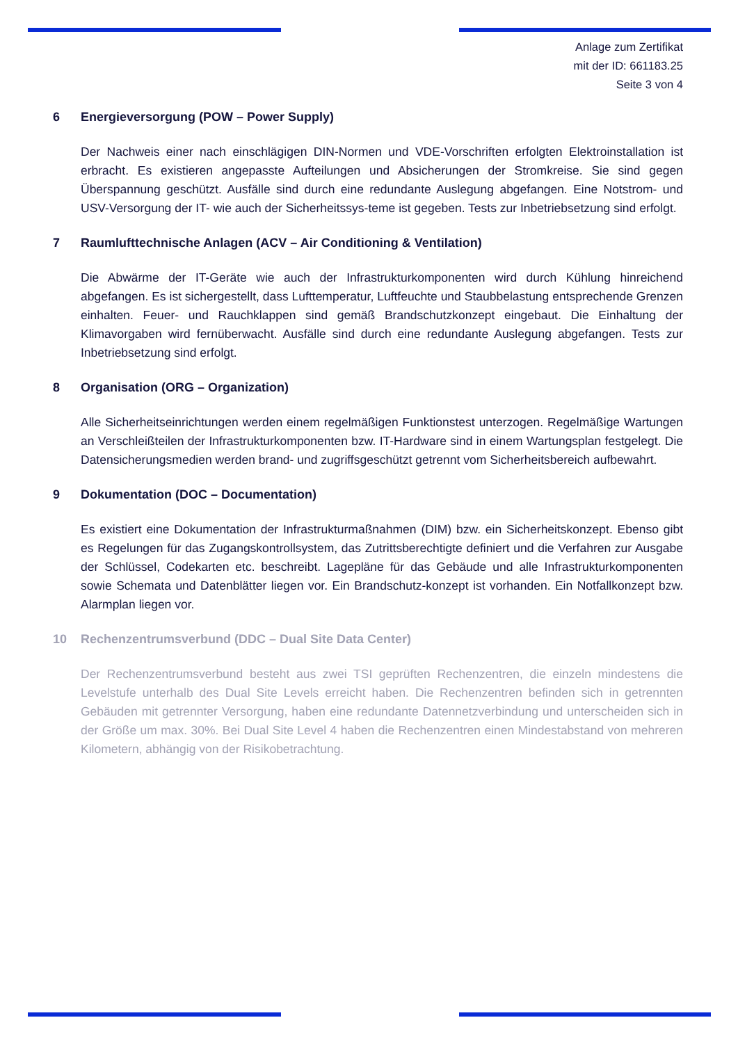Anlage zum Zertifikat
mit der ID: 661183.25
Seite 3 von 4
6 Energieversorgung (POW – Power Supply)
Der Nachweis einer nach einschlägigen DIN-Normen und VDE-Vorschriften erfolgten Elektroinstallation ist erbracht. Es existieren angepasste Aufteilungen und Absicherungen der Stromkreise. Sie sind gegen Überspannung geschützt. Ausfälle sind durch eine redundante Auslegung abgefangen. Eine Notstrom- und USV-Versorgung der IT- wie auch der Sicherheitssys-teme ist gegeben. Tests zur Inbetriebsetzung sind erfolgt.
7 Raumlufttechnische Anlagen (ACV – Air Conditioning & Ventilation)
Die Abwärme der IT-Geräte wie auch der Infrastrukturkomponenten wird durch Kühlung hinreichend abgefangen. Es ist sichergestellt, dass Lufttemperatur, Luftfeuchte und Staubbelastung entsprechende Grenzen einhalten. Feuer- und Rauchklappen sind gemäß Brandschutzkonzept eingebaut. Die Einhaltung der Klimavorgaben wird fernüberwacht. Ausfälle sind durch eine redundante Auslegung abgefangen. Tests zur Inbetriebsetzung sind erfolgt.
8 Organisation (ORG – Organization)
Alle Sicherheitseinrichtungen werden einem regelmäßigen Funktionstest unterzogen. Regelmäßige Wartungen an Verschleißteilen der Infrastrukturkomponenten bzw. IT-Hardware sind in einem Wartungsplan festgelegt. Die Datensicherungsmedien werden brand- und zugriffsgeschützt getrennt vom Sicherheitsbereich aufbewahrt.
9 Dokumentation (DOC – Documentation)
Es existiert eine Dokumentation der Infrastrukturmaßnahmen (DIM) bzw. ein Sicherheitskonzept. Ebenso gibt es Regelungen für das Zugangskontrollsystem, das Zutrittsberechtigte definiert und die Verfahren zur Ausgabe der Schlüssel, Codekarten etc. beschreibt. Lagepläne für das Gebäude und alle Infrastrukturkomponenten sowie Schemata und Datenblätter liegen vor. Ein Brandschutz-konzept ist vorhanden. Ein Notfallkonzept bzw. Alarmplan liegen vor.
10 Rechenzentrumsverbund (DDC – Dual Site Data Center)
Der Rechenzentrumsverbund besteht aus zwei TSI geprüften Rechenzentren, die einzeln mindestens die Levelstufe unterhalb des Dual Site Levels erreicht haben. Die Rechenzentren befinden sich in getrennten Gebäuden mit getrennter Versorgung, haben eine redundante Datennetzverbindung und unterscheiden sich in der Größe um max. 30%. Bei Dual Site Level 4 haben die Rechenzentren einen Mindestabstand von mehreren Kilometern, abhängig von der Risikobetrachtung.